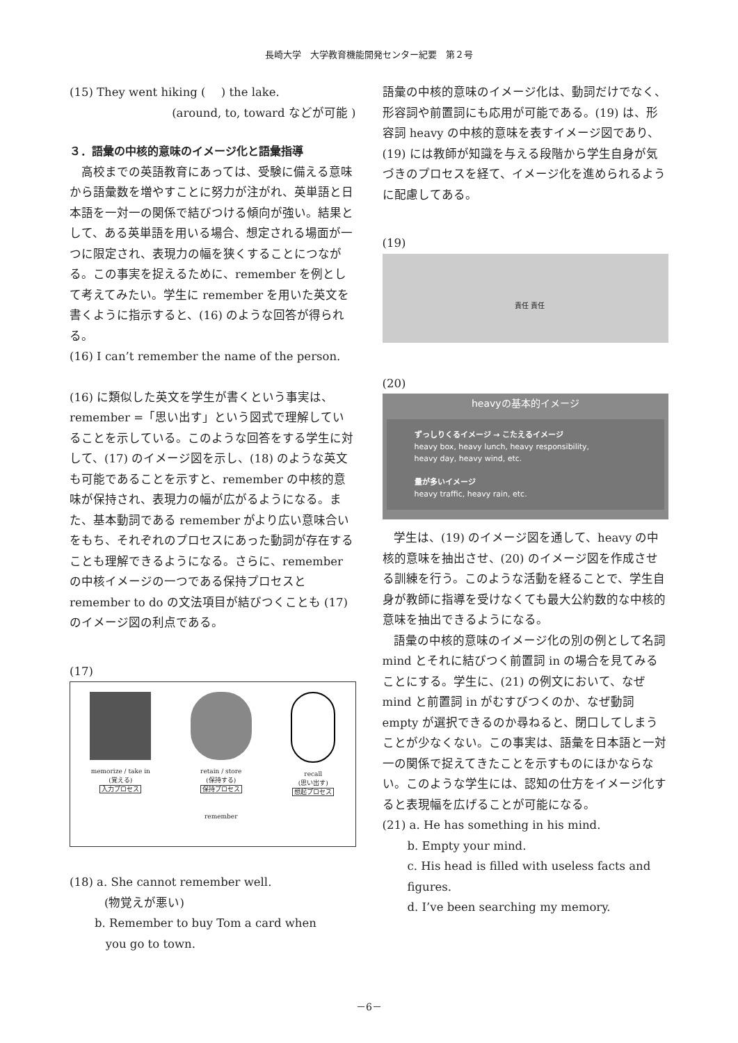長崎大学　大学教育機能開発センター紀要　第２号
(15) They went hiking (　 ) the lake.
(around, to, toward などが可能 )
３．語彙の中核的意味のイメージ化と語彙指導
高校までの英語教育にあっては、受験に備える意味から語彙数を増やすことに努力が注がれ、英単語と日本語を一対一の関係で結びつける傾向が強い。結果として、ある英単語を用いる場合、想定される場面が一つに限定され、表現力の幅を狭くすることにつながる。この事実を捉えるために、remember を例として考えてみたい。学生に remember を用いた英文を書くように指示すると、(16) のような回答が得られる。
(16) I can’t remember the name of the person.
(16) に類似した英文を学生が書くという事実は、remember =「思い出す」という図式で理解していることを示している。このような回答をする学生に対して、(17) のイメージ図を示し、(18) のような英文も可能であることを示すと、remember の中核的意味が保持され、表現力の幅が広がるようになる。また、基本動詞である remember がより広い意味合いをもち、それぞれのプロセスにあった動詞が存在することも理解できるようになる。さらに、remember の中核イメージの一つである保持プロセスと remember to do の文法項目が結びつくことも (17) のイメージ図の利点である。
(17)
memorize / take in
(覚える)
入力プロセス
retain / store
(保持する)
保持プロセス
remember
recall
(思い出す)
想起プロセス
(18) a. She cannot remember well.
(物覚えが悪い)
b. Remember to buy Tom a card when
you go to town.
語彙の中核的意味のイメージ化は、動詞だけでなく、形容詞や前置詞にも応用が可能である。(19) は、形容詞 heavy の中核的意味を表すイメージ図であり、(19) には教師が知識を与える段階から学生自身が気づきのプロセスを経て、イメージ化を進められるように配慮してある。
(19)
責任 責任
(20)
heavyの基本的イメージ
ずっしりくるイメージ → こたえるイメージ
heavy box, heavy lunch, heavy responsibility,
heavy day, heavy wind, etc.
量が多いイメージ
heavy traffic, heavy rain, etc.
学生は、(19) のイメージ図を通して、heavy の中核的意味を抽出させ、(20) のイメージ図を作成させる訓練を行う。このような活動を経ることで、学生自身が教師に指導を受けなくても最大公約数的な中核的意味を抽出できるようになる。
語彙の中核的意味のイメージ化の別の例として名詞 mind とそれに結びつく前置詞 in の場合を見てみることにする。学生に、(21) の例文において、なぜ mind と前置詞 in がむすびつくのか、なぜ動詞 empty が選択できるのか尋ねると、閉口してしまうことが少なくない。この事実は、語彙を日本語と一対一の関係で捉えてきたことを示すものにほかならない。このような学生には、認知の仕方をイメージ化すると表現幅を広げることが可能になる。
(21) a. He has something in his mind.
b. Empty your mind.
c. His head is filled with useless facts and figures.
d. I’ve been searching my memory.
－6－